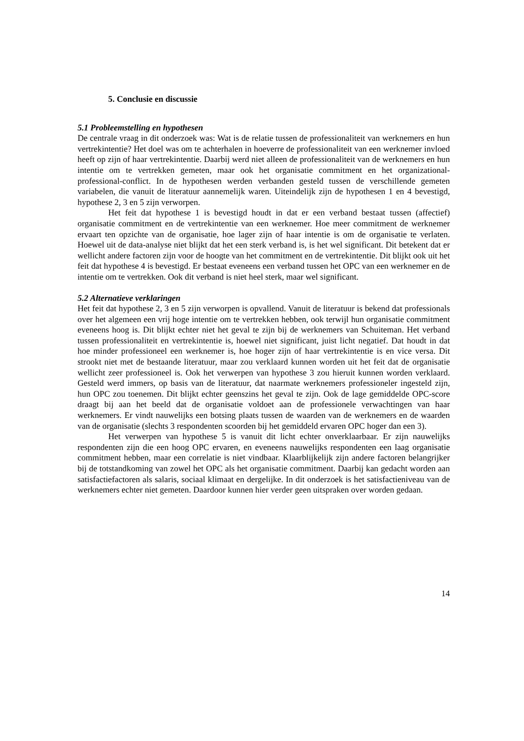5. Conclusie en discussie
5.1 Probleemstelling en hypothesen
De centrale vraag in dit onderzoek was: Wat is de relatie tussen de professionaliteit van werknemers en hun vertrekintentie? Het doel was om te achterhalen in hoeverre de professionaliteit van een werknemer invloed heeft op zijn of haar vertrekintentie. Daarbij werd niet alleen de professionaliteit van de werknemers en hun intentie om te vertrekken gemeten, maar ook het organisatie commitment en het organizational-professional-conflict. In de hypothesen werden verbanden gesteld tussen de verschillende gemeten variabelen, die vanuit de literatuur aannemelijk waren. Uiteindelijk zijn de hypothesen 1 en 4 bevestigd, hypothese 2, 3 en 5 zijn verworpen.
Het feit dat hypothese 1 is bevestigd houdt in dat er een verband bestaat tussen (affectief) organisatie commitment en de vertrekintentie van een werknemer. Hoe meer commitment de werknemer ervaart ten opzichte van de organisatie, hoe lager zijn of haar intentie is om de organisatie te verlaten. Hoewel uit de data-analyse niet blijkt dat het een sterk verband is, is het wel significant. Dit betekent dat er wellicht andere factoren zijn voor de hoogte van het commitment en de vertrekintentie. Dit blijkt ook uit het feit dat hypothese 4 is bevestigd. Er bestaat eveneens een verband tussen het OPC van een werknemer en de intentie om te vertrekken. Ook dit verband is niet heel sterk, maar wel significant.
5.2 Alternatieve verklaringen
Het feit dat hypothese 2, 3 en 5 zijn verworpen is opvallend. Vanuit de literatuur is bekend dat professionals over het algemeen een vrij hoge intentie om te vertrekken hebben, ook terwijl hun organisatie commitment eveneens hoog is. Dit blijkt echter niet het geval te zijn bij de werknemers van Schuiteman. Het verband tussen professionaliteit en vertrekintentie is, hoewel niet significant, juist licht negatief. Dat houdt in dat hoe minder professioneel een werknemer is, hoe hoger zijn of haar vertrekintentie is en vice versa. Dit strookt niet met de bestaande literatuur, maar zou verklaard kunnen worden uit het feit dat de organisatie wellicht zeer professioneel is. Ook het verwerpen van hypothese 3 zou hieruit kunnen worden verklaard. Gesteld werd immers, op basis van de literatuur, dat naarmate werknemers professioneler ingesteld zijn, hun OPC zou toenemen. Dit blijkt echter geenszins het geval te zijn. Ook de lage gemiddelde OPC-score draagt bij aan het beeld dat de organisatie voldoet aan de professionele verwachtingen van haar werknemers. Er vindt nauwelijks een botsing plaats tussen de waarden van de werknemers en de waarden van de organisatie (slechts 3 respondenten scoorden bij het gemiddeld ervaren OPC hoger dan een 3).
Het verwerpen van hypothese 5 is vanuit dit licht echter onverklaarbaar. Er zijn nauwelijks respondenten zijn die een hoog OPC ervaren, en eveneens nauwelijks respondenten een laag organisatie commitment hebben, maar een correlatie is niet vindbaar. Klaarblijkelijk zijn andere factoren belangrijker bij de totstandkoming van zowel het OPC als het organisatie commitment. Daarbij kan gedacht worden aan satisfactiefactoren als salaris, sociaal klimaat en dergelijke. In dit onderzoek is het satisfactieniveau van de werknemers echter niet gemeten. Daardoor kunnen hier verder geen uitspraken over worden gedaan.
14